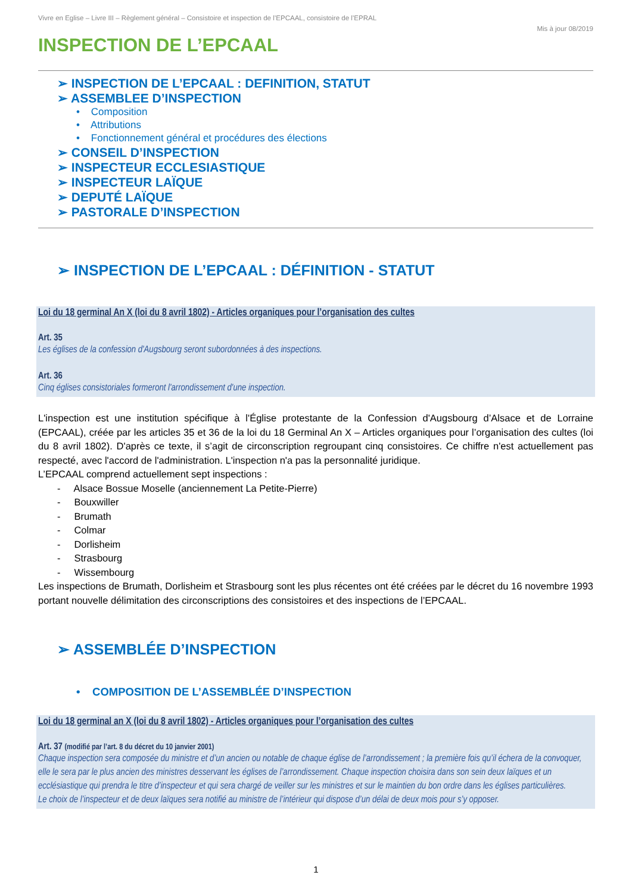Vivre en Eglise – Livre III – Règlement général – Consistoire et inspection de l’EPCAAL, consistoire de l’EPRAL
Mis à jour 08/2019
INSPECTION DE L’EPCAAL
➢ INSPECTION DE L’EPCAAL : DEFINITION, STATUT
➢ ASSEMBLEE D’INSPECTION
• Composition
• Attributions
• Fonctionnement général et procédures des élections
➢ CONSEIL D’INSPECTION
➢ INSPECTEUR ECCLESIASTIQUE
➢ INSPECTEUR LAÏQUE
➢ DEPUTÉ LAÏQUE
➢ PASTORALE D’INSPECTION
➢ INSPECTION DE L’EPCAAL : DÉFINITION - STATUT
Loi du 18 germinal An X (loi du 8 avril 1802) - Articles organiques pour l’organisation des cultes
Art. 35
Les églises de la confession d'Augsbourg seront subordonnées à des inspections.
Art. 36
Cinq églises consistoriales formeront l'arrondissement d'une inspection.
L'inspection est une institution spécifique à l'Église protestante de la Confession d'Augsbourg d’Alsace et de Lorraine (EPCAAL), créée par les articles 35 et 36 de la loi du 18 Germinal An X – Articles organiques pour l’organisation des cultes (loi du 8 avril 1802). D'après ce texte, il s’agit de circonscription regroupant cinq consistoires. Ce chiffre n'est actuellement pas respecté, avec l'accord de l'administration. L'inspection n'a pas la personnalité juridique.
L’EPCAAL comprend actuellement sept inspections :
- Alsace Bossue Moselle (anciennement La Petite-Pierre)
- Bouxwiller
- Brumath
- Colmar
- Dorlisheim
- Strasbourg
- Wissembourg
Les inspections de Brumath, Dorlisheim et Strasbourg sont les plus récentes ont été créées par le décret du 16 novembre 1993 portant nouvelle délimitation des circonscriptions des consistoires et des inspections de l’EPCAAL.
➢ ASSEMBLÉE D’INSPECTION
• COMPOSITION DE L’ASSEMBLÉE D’INSPECTION
Loi du 18 germinal an X (loi du 8 avril 1802) - Articles organiques pour l’organisation des cultes
Art. 37 (modifié par l’art. 8 du décret du 10 janvier 2001)
Chaque inspection sera composée du ministre et d’un ancien ou notable de chaque église de l’arrondissement ; la première fois qu’il échera de la convoquer, elle le sera par le plus ancien des ministres desservant les églises de l’arrondissement. Chaque inspection choisira dans son sein deux laïques et un ecclésiastique qui prendra le titre d’inspecteur et qui sera chargé de veiller sur les ministres et sur le maintien du bon ordre dans les églises particulières.
Le choix de l’inspecteur et de deux laïques sera notifié au ministre de l’intérieur qui dispose d’un délai de deux mois pour s’y opposer.
1